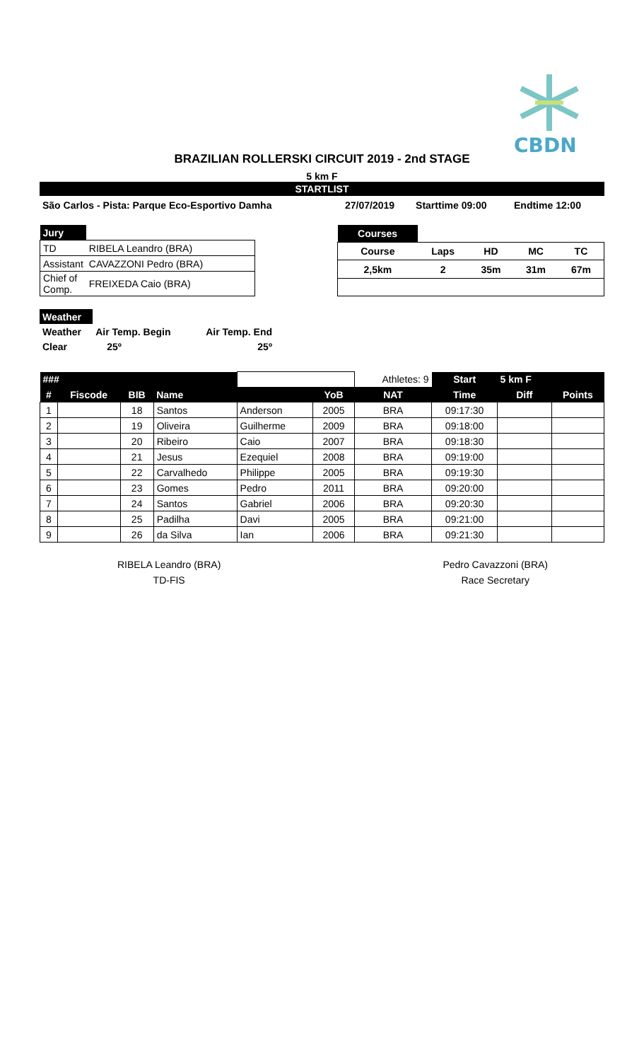CBDN
BRAZILIAN ROLLERSKI CIRCUIT 2019 - 2nd STAGE
5 km F
STARTLIST
| São Carlos - Pista: Parque Eco-Esportivo Damha | 27/07/2019 | Starttime 09:00 | Endtime 12:00 |
| Jury | |
| TD | RIBELA Leandro (BRA) |
| Assistant | CAVAZZONI Pedro (BRA) |
| Chief of Comp. | FREIXEDA Caio (BRA) |
| Courses | | | | |
| Course | Laps | HD | MC | TC |
| 2,5km | 2 | 35m | 31m | 67m |
| Weather | | |
| Weather | Air Temp. Begin | Air Temp. End |
| Clear | 25º | 25º |
| ### | | | | | | Athletes: 9 | Start | 5 km F | |
| # | Fiscode | BIB | Name | | YoB | NAT | Time | Diff | Points |
| 1 | | 18 | Santos | Anderson | 2005 | BRA | 09:17:30 | | |
| 2 | | 19 | Oliveira | Guilherme | 2009 | BRA | 09:18:00 | | |
| 3 | | 20 | Ribeiro | Caio | 2007 | BRA | 09:18:30 | | |
| 4 | | 21 | Jesus | Ezequiel | 2008 | BRA | 09:19:00 | | |
| 5 | | 22 | Carvalhedo | Philippe | 2005 | BRA | 09:19:30 | | |
| 6 | | 23 | Gomes | Pedro | 2011 | BRA | 09:20:00 | | |
| 7 | | 24 | Santos | Gabriel | 2006 | BRA | 09:20:30 | | |
| 8 | | 25 | Padilha | Davi | 2005 | BRA | 09:21:00 | | |
| 9 | | 26 | da Silva | Ian | 2006 | BRA | 09:21:30 | | |
RIBELA Leandro (BRA)
TD-FIS
Pedro Cavazzoni (BRA)
Race Secretary